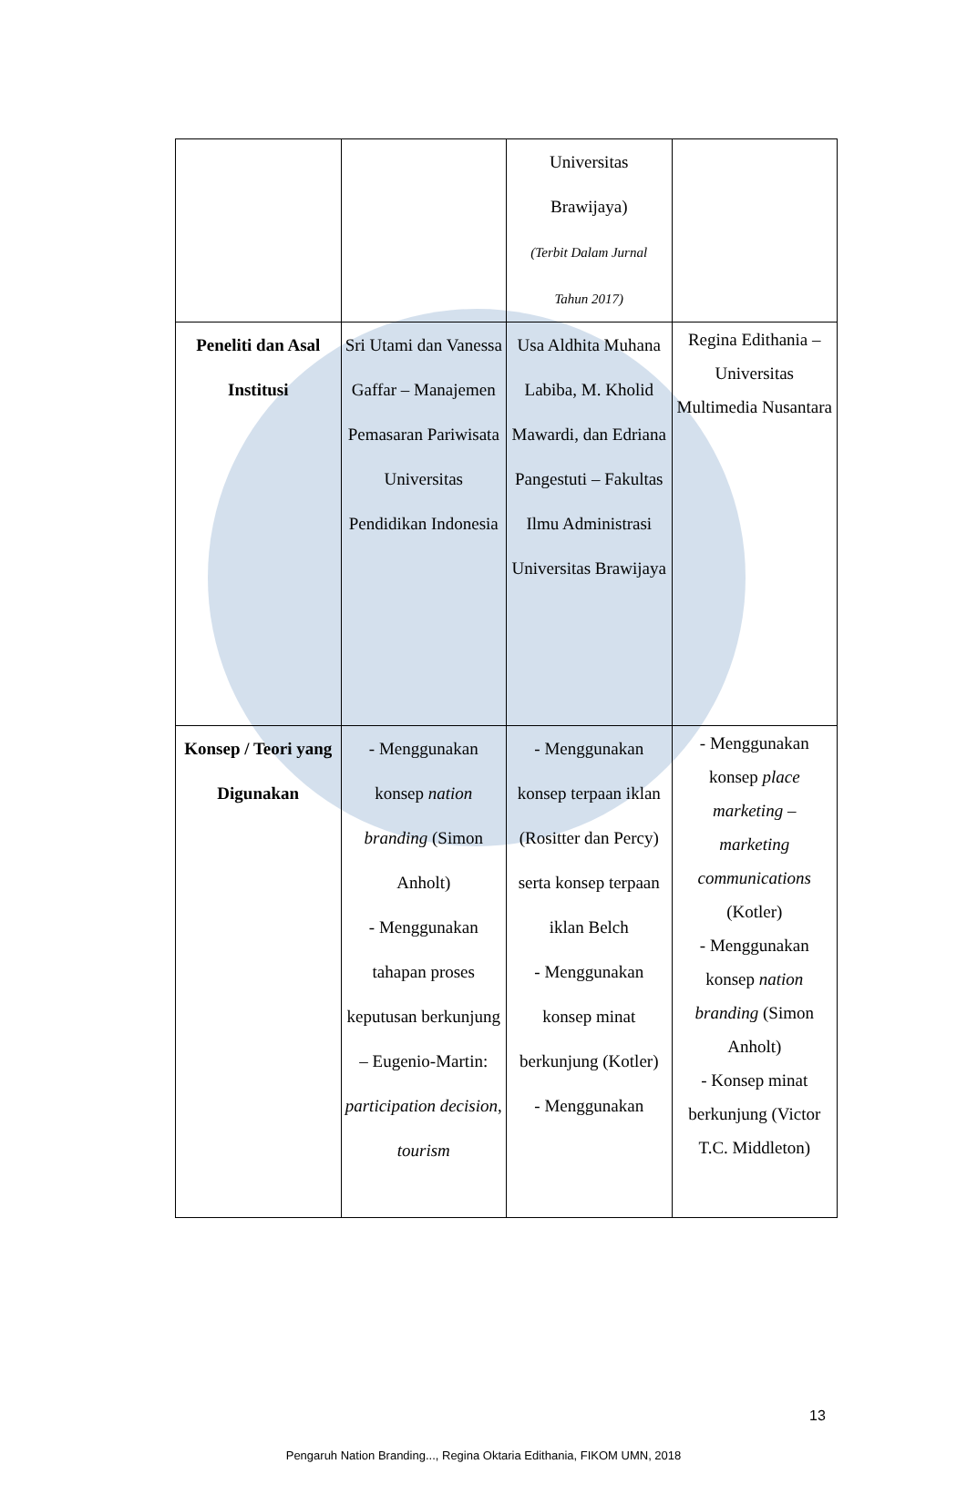| | | Universitas Brawijaya) (Terbit Dalam Jurnal Tahun 2017) | |
| Peneliti dan Asal Institusi | Sri Utami dan Vanessa Gaffar – Manajemen Pemasaran Pariwisata Universitas Pendidikan Indonesia | Usa Aldhita Muhana Labiba, M. Kholid Mawardi, dan Edriana Pangestuti – Fakultas Ilmu Administrasi Universitas Brawijaya | Regina Edithania – Universitas Multimedia Nusantara |
| Konsep / Teori yang Digunakan | - Menggunakan konsep nation branding (Simon Anholt) - Menggunakan tahapan proses keputusan berkunjung – Eugenio-Martin: participation decision , tourism | - Menggunakan konsep terpaan iklan (Rositter dan Percy) serta konsep terpaan iklan Belch - Menggunakan konsep minat berkunjung (Kotler) - Menggunakan | - Menggunakan konsep place marketing – marketing communications (Kotler) - Menggunakan konsep nation branding (Simon Anholt) - Konsep minat berkunjung (Victor T.C. Middleton) |
13
Pengaruh Nation Branding..., Regina Oktaria Edithania, FIKOM UMN, 2018